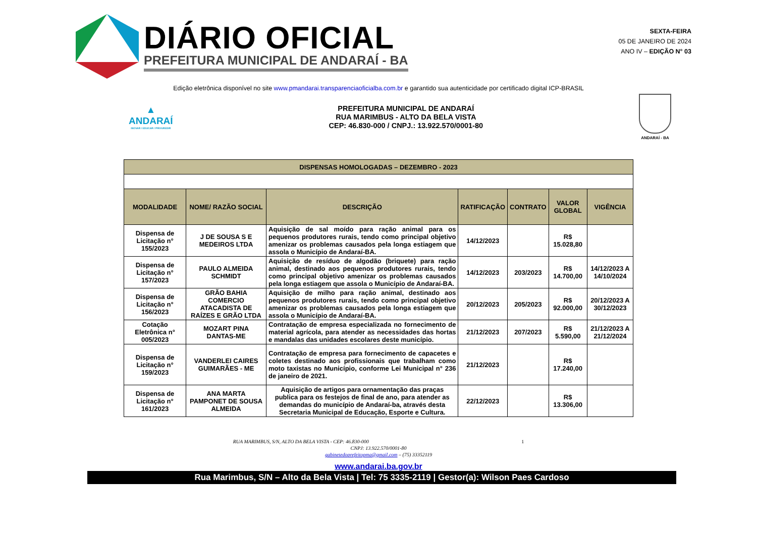DIÁRIO OFICIAL
PREFEITURA MUNICIPAL DE ANDARAÍ - BA
SEXTA-FEIRA
05 DE JANEIRO DE 2024
ANO IV – EDIÇÃO N° 03
Edição eletrônica disponível no site www.pmandarai.transparenciaoficialba.com.br e garantido sua autenticidade por certificado digital ICP-BRASIL
▲
ANDARAÍ
INOVAR / EDUCAR / PROGREDIR
PREFEITURA MUNICIPAL DE ANDARAÍ
RUA MARIMBUS - ALTO DA BELA VISTA
CEP: 46.830-000 / CNPJ.: 13.922.570/0001-80
ANDARAÍ - BA
| DISPENSAS HOMOLOGADAS – DEZEMBRO - 2023 | | | | | | |
| MODALIDADE | NOME/ RAZÃO SOCIAL | DESCRIÇÃO | RATIFICAÇÃO | CONTRATO | VALOR GLOBAL | VIGÊNCIA |
| Dispensa de Licitação n° 155/2023 | J DE SOUSA S E MEDEIROS LTDA | Aquisição de sal moído para ração animal para os pequenos produtores rurais, tendo como principal objetivo amenizar os problemas causados pela longa estiagem que assola o Município de Andaraí-BA. | 14/12/2023 | | R$ 15.028,80 | |
| Dispensa de Licitação n° 157/2023 | PAULO ALMEIDA SCHMIDT | Aquisição de resíduo de algodão (briquete) para ração animal, destinado aos pequenos produtores rurais, tendo como principal objetivo amenizar os problemas causados pela longa estiagem que assola o Município de Andaraí-BA. | 14/12/2023 | 203/2023 | R$ 14.700,00 | 14/12/2023 A 14/10/2024 |
| Dispensa de Licitação n° 156/2023 | GRÃO BAHIA COMERCIO ATACADISTA DE RAÍZES E GRÃO LTDA | Aquisição de milho para ração animal, destinado aos pequenos produtores rurais, tendo como principal objetivo amenizar os problemas causados pela longa estiagem que assola o Município de Andaraí-BA. | 20/12/2023 | 205/2023 | R$ 92.000,00 | 20/12/2023 A 30/12/2023 |
| Cotação Eletrônica n° 005/2023 | MOZART PINA DANTAS-ME | Contratação de empresa especializada no fornecimento de material agrícola, para atender as necessidades das hortas e mandalas das unidades escolares deste município. | 21/12/2023 | 207/2023 | R$ 5.590,00 | 21/12/2023 A 21/12/2024 |
| Dispensa de Licitação n° 159/2023 | VANDERLEI CAIRES GUIMARÃES - ME | Contratação de empresa para fornecimento de capacetes e coletes destinado aos profissionais que trabalham como moto taxistas no Município, conforme Lei Municipal n° 236 de janeiro de 2021. | 21/12/2023 | | R$ 17.240,00 | |
| Dispensa de Licitação n° 161/2023 | ANA MARTA PAMPONET DE SOUSA ALMEIDA | Aquisição de artigos para ornamentação das praças publica para os festejos de final de ano, para atender as demandas do município de Andaraí-ba, através desta Secretaria Municipal de Educação, Esporte e Cultura. | 22/12/2023 | | R$ 13.306,00 | |
RUA MARIMBUS, S/N, ALTO DA BELA VISTA - CEP: 46.830-000 1
CNPJ: 13.922.570/0001-80
gabinetedoprefeitopma@gmail.com – (75) 33352119
www.andarai.ba.gov.br
Rua Marimbus, S/N – Alto da Bela Vista | Tel: 75 3335-2119 | Gestor(a): Wilson Paes Cardoso